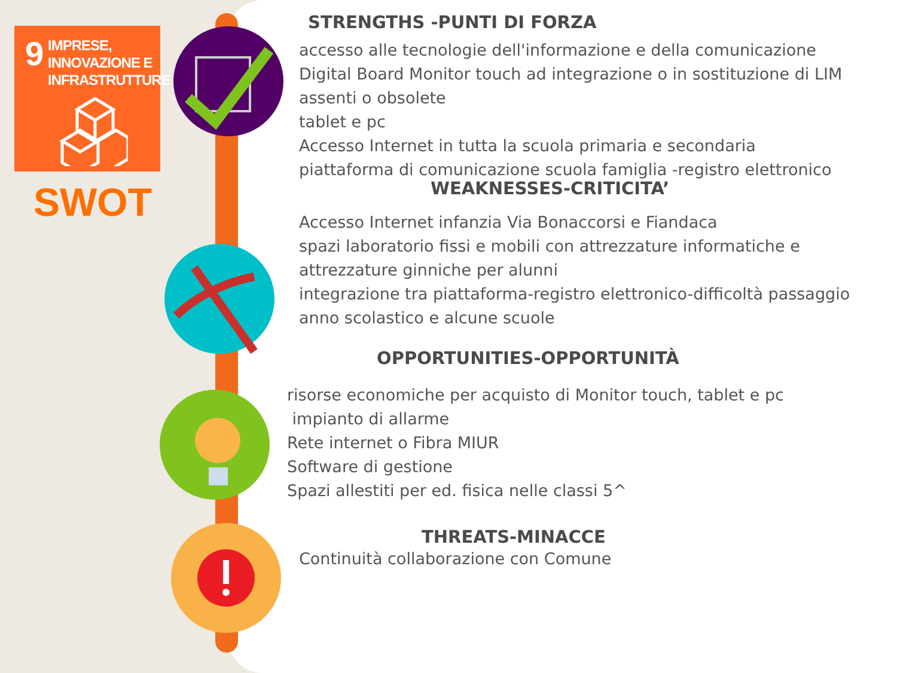9
IMPRESE,
INNOVAZIONE E
INFRASTRUTTURE
SWOT
STRENGTHS -PUNTI DI FORZA
accesso alle tecnologie dell'informazione e della comunicazione
Digital Board Monitor touch ad integrazione o in sostituzione di LIM assenti o obsolete
tablet e pc
Accesso Internet in tutta la scuola primaria e secondaria
piattaforma di comunicazione scuola famiglia -registro elettronico
WEAKNESSES-CRITICITA’
Accesso Internet infanzia Via Bonaccorsi e Fiandaca
spazi laboratorio fissi e mobili con attrezzature informatiche e attrezzature ginniche per alunni
integrazione tra piattaforma-registro elettronico-difficoltà passaggio anno scolastico e alcune scuole
OPPORTUNITIES-OPPORTUNITÀ
risorse economiche per acquisto di Monitor touch, tablet e pc
impianto di allarme
Rete internet o Fibra MIUR
Software di gestione
Spazi allestiti per ed. fisica nelle classi 5^
THREATS-MINACCE
Continuità collaborazione con Comune